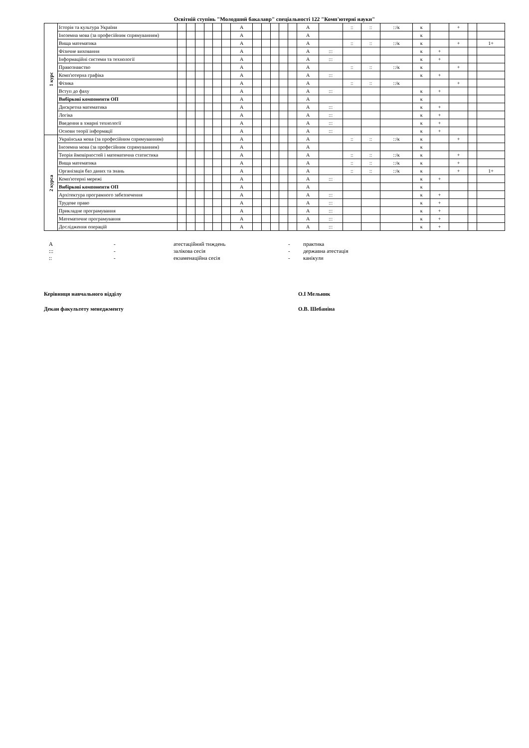Освітній ступінь "Молодший бакалавр" спеціальності 122 "Комп'ютерні науки"
| 1 курс | Історія та культура України | | | | | | | А | | | | | | А | | :: | :: | ::/к | к | | + | | |
| | Іноземна мова (за професійним спрямуванням) | | | | | | | А | | | | | | А | | | | | к | | | | |
| | Вища математика | | | | | | | А | | | | | | А | | :: | :: | ::/к | к | | + | | 1+ |
| | Фізичне виховання | | | | | | | А | | | | | | А | ::: | | | | к | + | | | |
| | Інформаційні системи та технології | | | | | | | А | | | | | | А | ::: | | | | к | + | | | |
| | Правознавство | | | | | | | А | | | | | | А | | :: | :: | ::/к | к | | + | | |
| | Комп'ютерна графіка | | | | | | | А | | | | | | А | ::: | | | | к | + | | | |
| | Фізика | | | | | | | А | | | | | | А | | :: | :: | ::/к | | | + | | |
| | Вступ до фаху | | | | | | | А | | | | | | А | ::: | | | | к | + | | | |
| | Вибіркові компоненти ОП | | | | | | | А | | | | | | А | | | | | к | | | | |
| | Дискретна математика | | | | | | | А | | | | | | А | ::: | | | | к | + | | | |
| | Логіка | | | | | | | А | | | | | | А | ::: | | | | к | + | | | |
| | Введення в хмарні технології | | | | | | | А | | | | | | А | ::: | | | | к | + | | | |
| | Основи теорії інформації | | | | | | | А | | | | | | А | ::: | | | | к | + | | | |
| 2 курса | Українська мова (за професійним спрямуванням) | | | | | | | А | | | | | | А | | :: | :: | ::/к | к | | + | | |
| | Іноземна мова (за професійним спрямуванням) | | | | | | | А | | | | | | А | | | | | к | | | | |
| | Теорія ймовірностей і математична статистика | | | | | | | А | | | | | | А | | :: | :: | ::/к | к | | + | | |
| | Вища математика | | | | | | | А | | | | | | А | | :: | :: | ::/к | к | | + | | |
| | Організація баз даних та знань | | | | | | | А | | | | | | А | | :: | :: | ::/к | к | | + | | 1+ |
| | Комп'ютерні мережі | | | | | | | А | | | | | | А | ::: | | | | к | + | | | |
| | Вибіркові компоненти ОП | | | | | | | А | | | | | | А | | | | | к | | | | |
| | Архітектура програмного забезпечення | | | | | | | А | | | | | | А | ::: | | | | к | + | | | |
| | Трудове право | | | | | | | А | | | | | | А | ::: | | | | к | + | | | |
| | Прикладне програмування | | | | | | | А | | | | | | А | ::: | | | | к | + | | | |
| | Математичне програмування | | | | | | | А | | | | | | А | ::: | | | | к | + | | | |
| | Дослідження операцій | | | | | | | А | | | | | | А | ::: | | | | к | + | | | |
А
-
атестаційний тиждень
-
практика
:::
-
залікова сесія
-
державна атестація
::
-
екзаменаційна сесія
-
канікули
Керівниця навчального відділу
О.І Мельник
Декан факультету менеджменту
О.В. Шебаніна